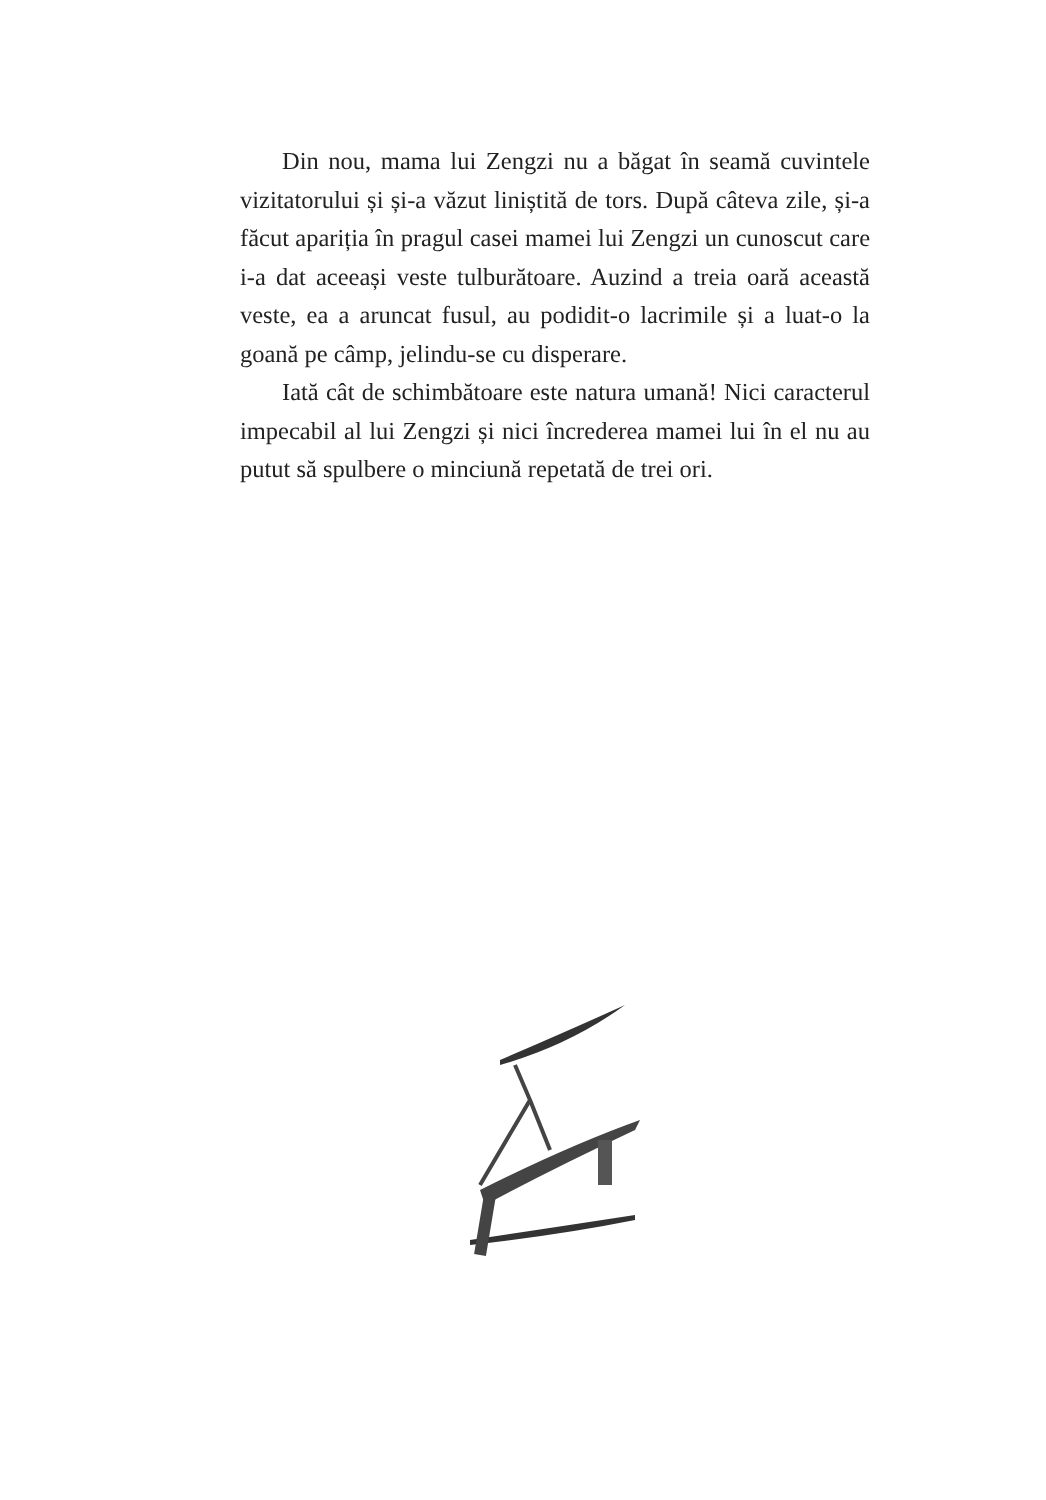Din nou, mama lui Zengzi nu a băgat în seamă cuvintele vizitatorului și și-a văzut liniștită de tors. După câteva zile, și-a făcut apariția în pragul casei mamei lui Zengzi un cunoscut care i-a dat aceeași veste tulburătoare. Auzind a treia oară această veste, ea a aruncat fusul, au podidit-o lacrimile și a luat-o la goană pe câmp, jelindu-se cu disperare.
Iată cât de schimbătoare este natura umană! Nici caracterul impecabil al lui Zengzi și nici încrederea mamei lui în el nu au putut să spulbere o minciună repetată de trei ori.